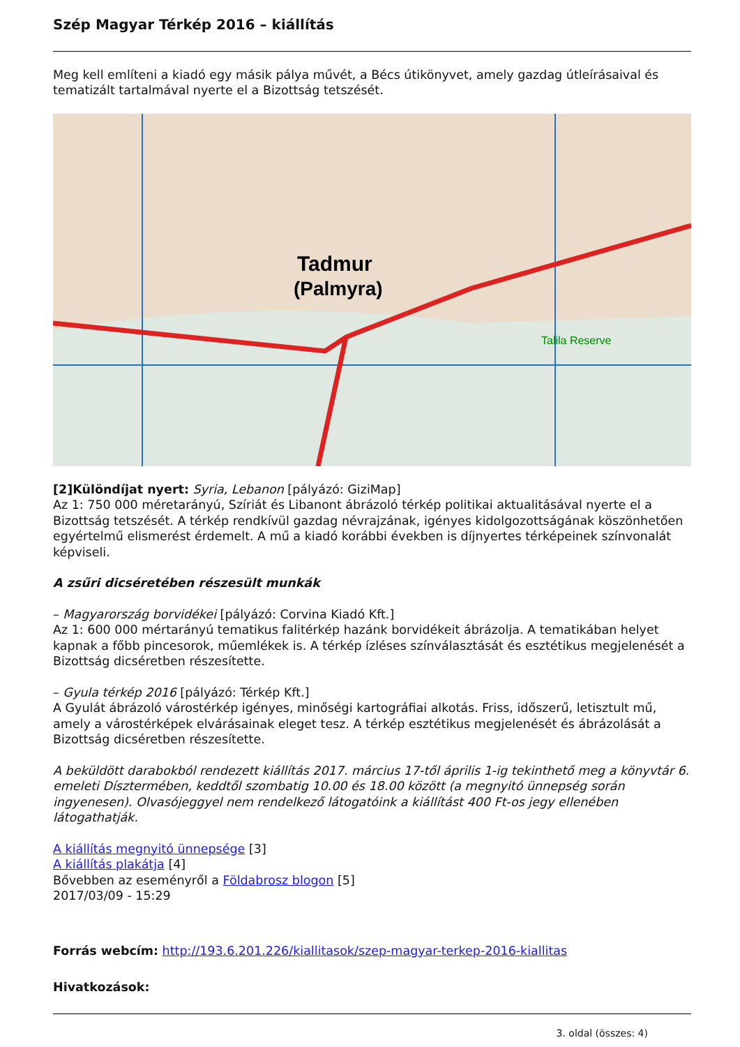Szép Magyar Térkép 2016 – kiállítás
Meg kell említeni a kiadó egy másik pálya művét, a Bécs útikönyvet, amely gazdag útleírásaival és tematizált tartalmával nyerte el a Bizottság tetszését.
Tadmur
(Palmyra)
Talila Reserve
[2]Különdíjat nyert: Syria, Lebanon [pályázó: GiziMap]
Az 1: 750 000 méretarányú, Szíriát és Libanont ábrázoló térkép politikai aktualitásával nyerte el a Bizottság tetszését. A térkép rendkívül gazdag névrajzának, igényes kidolgozottságának köszönhetően egyértelmű elismerést érdemelt. A mű a kiadó korábbi években is díjnyertes térképeinek színvonalát képviseli.
A zsűri dicséretében részesült munkák
– Magyarország borvidékei [pályázó: Corvina Kiadó Kft.]
Az 1: 600 000 mértarányú tematikus falitérkép hazánk borvidékeit ábrázolja. A tematikában helyet kapnak a főbb pincesorok, műemlékek is. A térkép ízléses színválasztását és esztétikus megjelenését a Bizottság dicséretben részesítette.
– Gyula térkép 2016 [pályázó: Térkép Kft.]
A Gyulát ábrázoló várostérkép igényes, minőségi kartográfiai alkotás. Friss, időszerű, letisztult mű, amely a várostérképek elvárásainak eleget tesz. A térkép esztétikus megjelenését és ábrázolását a Bizottság dicséretben részesítette.
A beküldött darabokból rendezett kiállítás 2017. március 17-től április 1-ig tekinthető meg a könyvtár 6. emeleti Dísztermében, keddtől szombatig 10.00 és 18.00 között (a megnyitó ünnepség során ingyenesen). Olvasójeggyel nem rendelkező látogatóink a kiállítást 400 Ft-os jegy ellenében látogathatják.
A kiállítás megnyitó ünnepsége [3]
A kiállítás plakátja [4]
Bővebben az eseményről a Földabrosz blogon [5]
2017/03/09 - 15:29
Forrás webcím: http://193.6.201.226/kiallitasok/szep-magyar-terkep-2016-kiallitas
Hivatkozások:
3. oldal (összes: 4)